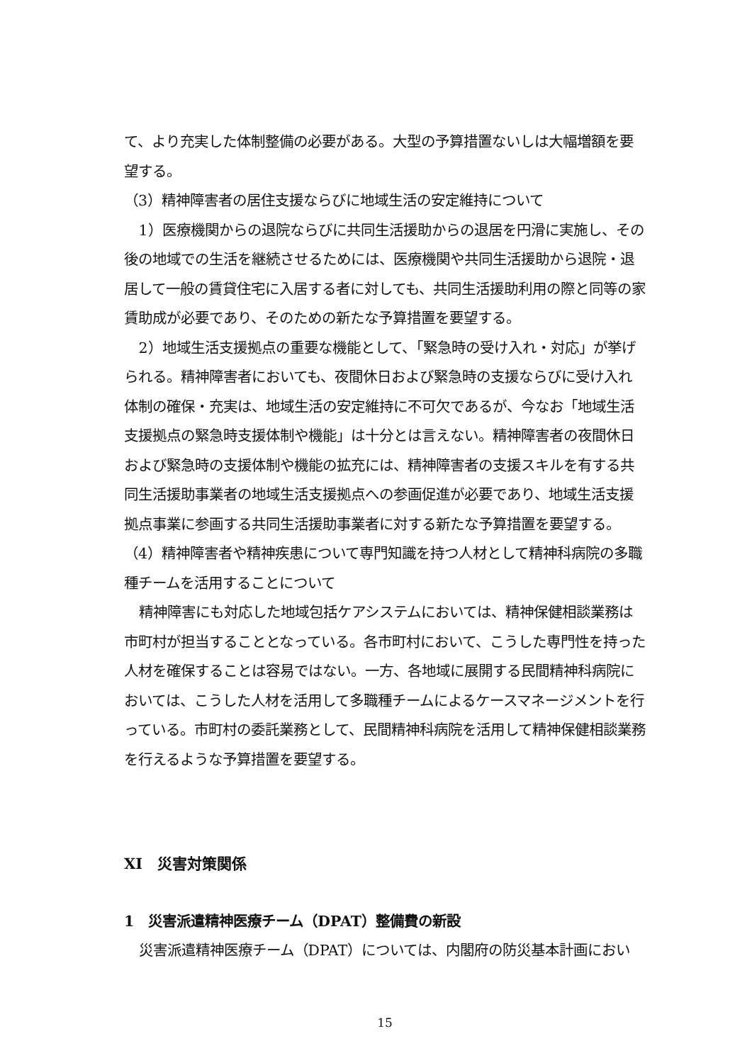て、より充実した体制整備の必要がある。大型の予算措置ないしは大幅増額を要望する。
（3）精神障害者の居住支援ならびに地域生活の安定維持について
1）医療機関からの退院ならびに共同生活援助からの退居を円滑に実施し、その後の地域での生活を継続させるためには、医療機関や共同生活援助から退院・退居して一般の賃貸住宅に入居する者に対しても、共同生活援助利用の際と同等の家賃助成が必要であり、そのための新たな予算措置を要望する。
2）地域生活支援拠点の重要な機能として、「緊急時の受け入れ・対応」が挙げられる。精神障害者においても、夜間休日および緊急時の支援ならびに受け入れ体制の確保・充実は、地域生活の安定維持に不可欠であるが、今なお「地域生活支援拠点の緊急時支援体制や機能」は十分とは言えない。精神障害者の夜間休日および緊急時の支援体制や機能の拡充には、精神障害者の支援スキルを有する共同生活援助事業者の地域生活支援拠点への参画促進が必要であり、地域生活支援拠点事業に参画する共同生活援助事業者に対する新たな予算措置を要望する。
（4）精神障害者や精神疾患について専門知識を持つ人材として精神科病院の多職種チームを活用することについて
精神障害にも対応した地域包括ケアシステムにおいては、精神保健相談業務は市町村が担当することとなっている。各市町村において、こうした専門性を持った人材を確保することは容易ではない。一方、各地域に展開する民間精神科病院においては、こうした人材を活用して多職種チームによるケースマネージメントを行っている。市町村の委託業務として、民間精神科病院を活用して精神保健相談業務を行えるような予算措置を要望する。
XI　災害対策関係
1　災害派遣精神医療チーム（DPAT）整備費の新設
災害派遣精神医療チーム（DPAT）については、内閣府の防災基本計画におい
15